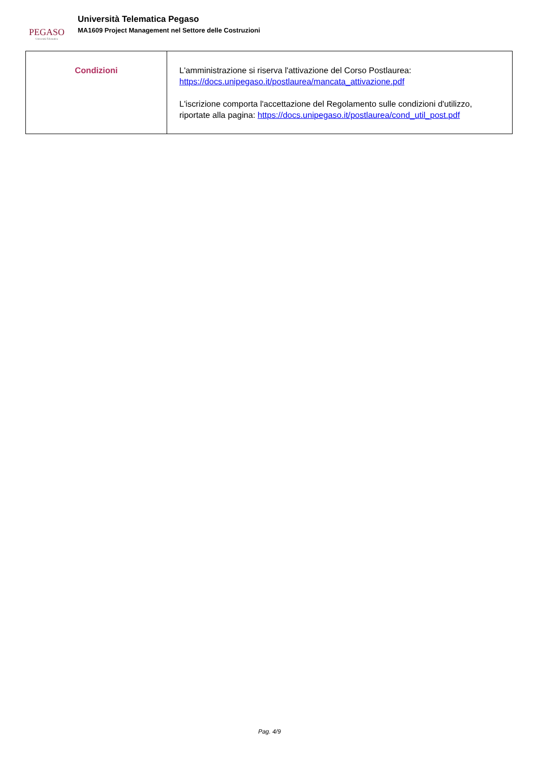PEGASO
Università Telematica
Università Telematica Pegaso
MA1609 Project Management nel Settore delle Costruzioni
| Condizioni | L'amministrazione si riserva l'attivazione del Corso Postlaurea: https://docs.unipegaso.it/postlaurea/mancata_attivazione.pdf L'iscrizione comporta l'accettazione del Regolamento sulle condizioni d'utilizzo, riportate alla pagina: https://docs.unipegaso.it/postlaurea/cond_util_post.pdf |
Pag. 4/9